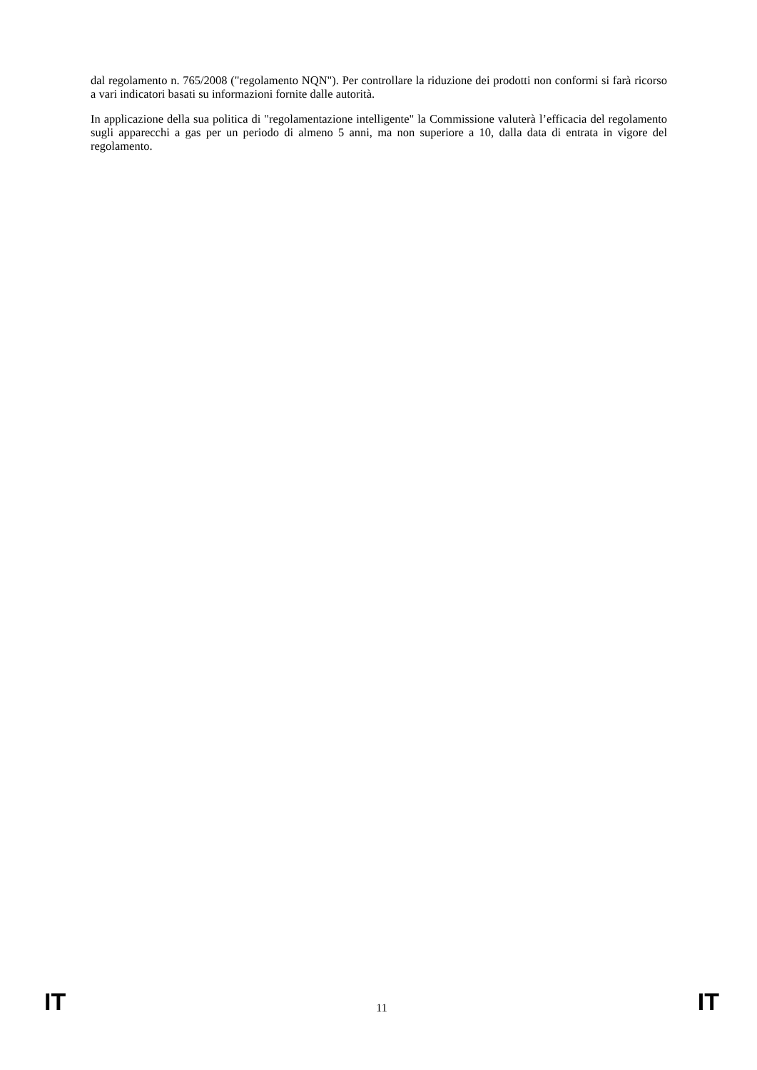dal regolamento n. 765/2008 ("regolamento NQN"). Per controllare la riduzione dei prodotti non conformi si farà ricorso a vari indicatori basati su informazioni fornite dalle autorità.
In applicazione della sua politica di "regolamentazione intelligente" la Commissione valuterà l’efficacia del regolamento sugli apparecchi a gas per un periodo di almeno 5 anni, ma non superiore a 10, dalla data di entrata in vigore del regolamento.
IT 11 IT